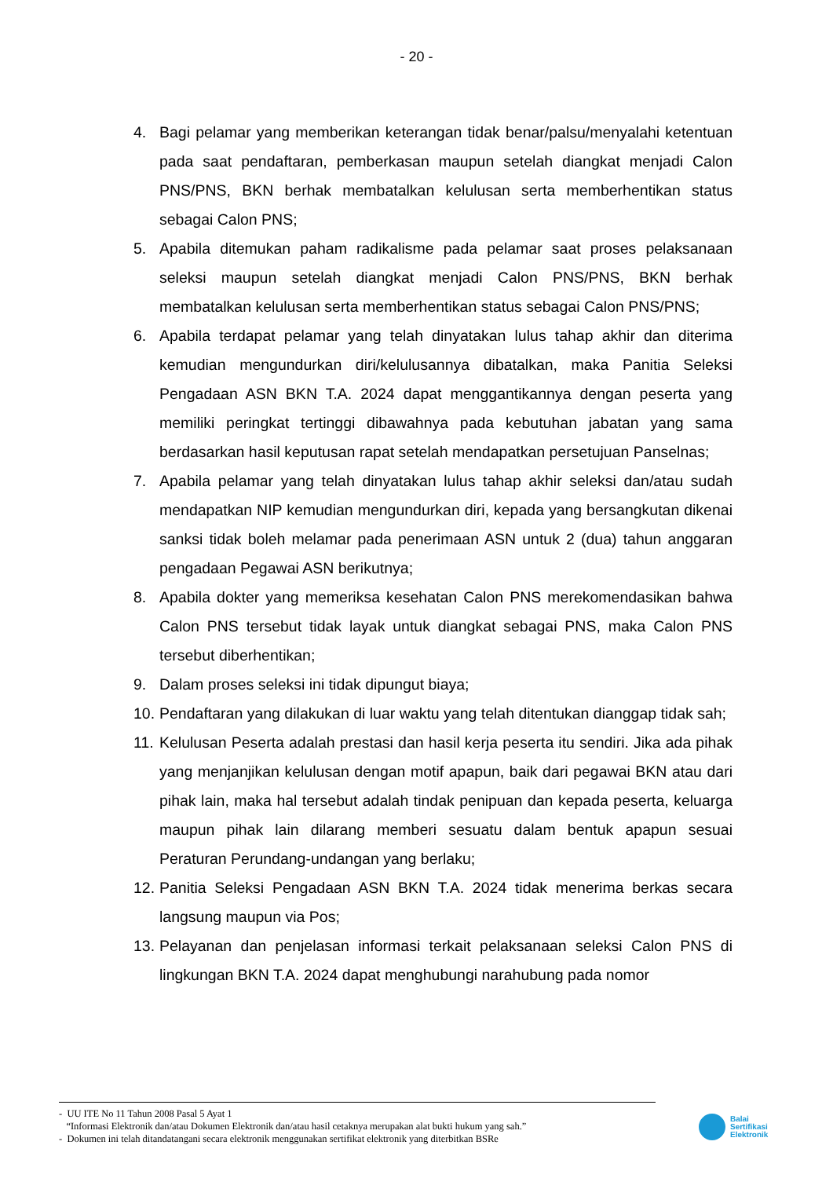- 20 -
4. Bagi pelamar yang memberikan keterangan tidak benar/palsu/menyalahi ketentuan pada saat pendaftaran, pemberkasan maupun setelah diangkat menjadi Calon PNS/PNS, BKN berhak membatalkan kelulusan serta memberhentikan status sebagai Calon PNS;
5. Apabila ditemukan paham radikalisme pada pelamar saat proses pelaksanaan seleksi maupun setelah diangkat menjadi Calon PNS/PNS, BKN berhak membatalkan kelulusan serta memberhentikan status sebagai Calon PNS/PNS;
6. Apabila terdapat pelamar yang telah dinyatakan lulus tahap akhir dan diterima kemudian mengundurkan diri/kelulusannya dibatalkan, maka Panitia Seleksi Pengadaan ASN BKN T.A. 2024 dapat menggantikannya dengan peserta yang memiliki peringkat tertinggi dibawahnya pada kebutuhan jabatan yang sama berdasarkan hasil keputusan rapat setelah mendapatkan persetujuan Panselnas;
7. Apabila pelamar yang telah dinyatakan lulus tahap akhir seleksi dan/atau sudah mendapatkan NIP kemudian mengundurkan diri, kepada yang bersangkutan dikenai sanksi tidak boleh melamar pada penerimaan ASN untuk 2 (dua) tahun anggaran pengadaan Pegawai ASN berikutnya;
8. Apabila dokter yang memeriksa kesehatan Calon PNS merekomendasikan bahwa Calon PNS tersebut tidak layak untuk diangkat sebagai PNS, maka Calon PNS tersebut diberhentikan;
9. Dalam proses seleksi ini tidak dipungut biaya;
10. Pendaftaran yang dilakukan di luar waktu yang telah ditentukan dianggap tidak sah;
11. Kelulusan Peserta adalah prestasi dan hasil kerja peserta itu sendiri. Jika ada pihak yang menjanjikan kelulusan dengan motif apapun, baik dari pegawai BKN atau dari pihak lain, maka hal tersebut adalah tindak penipuan dan kepada peserta, keluarga maupun pihak lain dilarang memberi sesuatu dalam bentuk apapun sesuai Peraturan Perundang-undangan yang berlaku;
12. Panitia Seleksi Pengadaan ASN BKN T.A. 2024 tidak menerima berkas secara langsung maupun via Pos;
13. Pelayanan dan penjelasan informasi terkait pelaksanaan seleksi Calon PNS di lingkungan BKN T.A. 2024 dapat menghubungi narahubung pada nomor
- UU ITE No 11 Tahun 2008 Pasal 5 Ayat 1
“Informasi Elektronik dan/atau Dokumen Elektronik dan/atau hasil cetaknya merupakan alat bukti hukum yang sah.”
- Dokumen ini telah ditandatangani secara elektronik menggunakan sertifikat elektronik yang diterbitkan BSRe
Balai
Sertifikasi
Elektronik